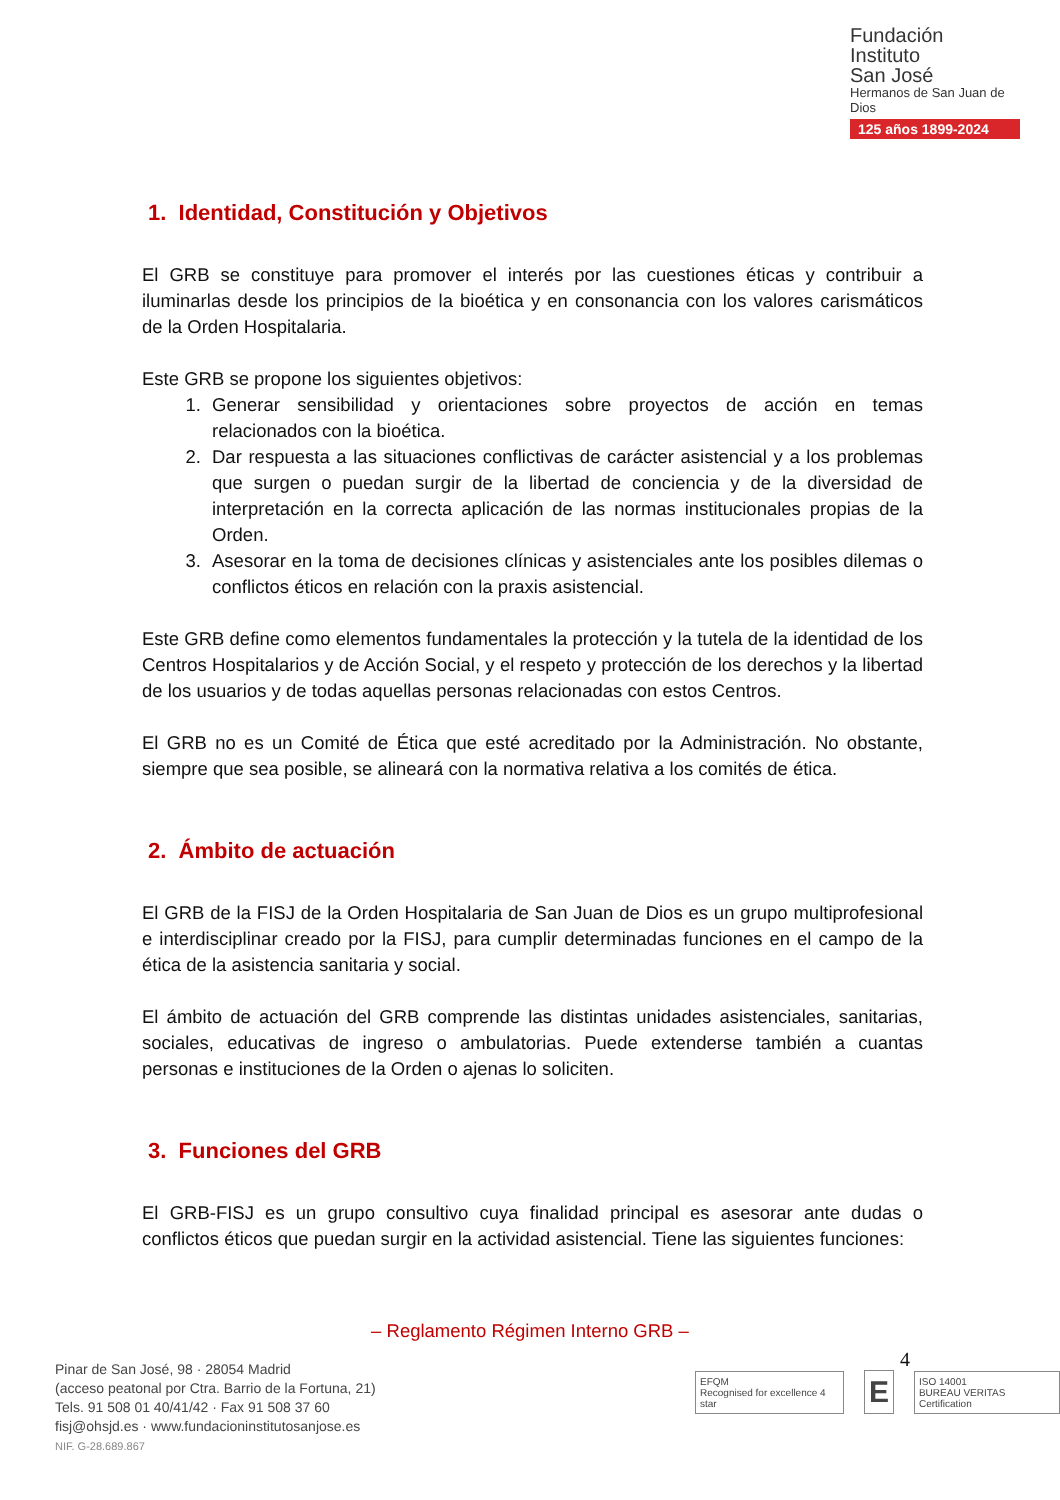Fundación
Instituto
San José
Hermanos de San Juan de Dios
125 años 1899-2024
1. Identidad, Constitución y Objetivos
El GRB se constituye para promover el interés por las cuestiones éticas y contribuir a iluminarlas desde los principios de la bioética y en consonancia con los valores carismáticos de la Orden Hospitalaria.
Este GRB se propone los siguientes objetivos:
1. Generar sensibilidad y orientaciones sobre proyectos de acción en temas relacionados con la bioética.
2. Dar respuesta a las situaciones conflictivas de carácter asistencial y a los problemas que surgen o puedan surgir de la libertad de conciencia y de la diversidad de interpretación en la correcta aplicación de las normas institucionales propias de la Orden.
3. Asesorar en la toma de decisiones clínicas y asistenciales ante los posibles dilemas o conflictos éticos en relación con la praxis asistencial.
Este GRB define como elementos fundamentales la protección y la tutela de la identidad de los Centros Hospitalarios y de Acción Social, y el respeto y protección de los derechos y la libertad de los usuarios y de todas aquellas personas relacionadas con estos Centros.
El GRB no es un Comité de Ética que esté acreditado por la Administración. No obstante, siempre que sea posible, se alineará con la normativa relativa a los comités de ética.
2. Ámbito de actuación
El GRB de la FISJ de la Orden Hospitalaria de San Juan de Dios es un grupo multiprofesional e interdisciplinar creado por la FISJ, para cumplir determinadas funciones en el campo de la ética de la asistencia sanitaria y social.
El ámbito de actuación del GRB comprende las distintas unidades asistenciales, sanitarias, sociales, educativas de ingreso o ambulatorias. Puede extenderse también a cuantas personas e instituciones de la Orden o ajenas lo soliciten.
3. Funciones del GRB
El GRB-FISJ es un grupo consultivo cuya finalidad principal es asesorar ante dudas o conflictos éticos que puedan surgir en la actividad asistencial. Tiene las siguientes funciones:
– Reglamento Régimen Interno GRB –
4
Pinar de San José, 98 · 28054 Madrid
(acceso peatonal por Ctra. Barrio de la Fortuna, 21)
Tels. 91 508 01 40/41/42 · Fax 91 508 37 60
fisj@ohsjd.es · www.fundacioninstitutosanjose.es
NIF. G-28.689.867
EFQM
Recognised for excellence 4 star
E
ISO 14001
BUREAU VERITAS Certification